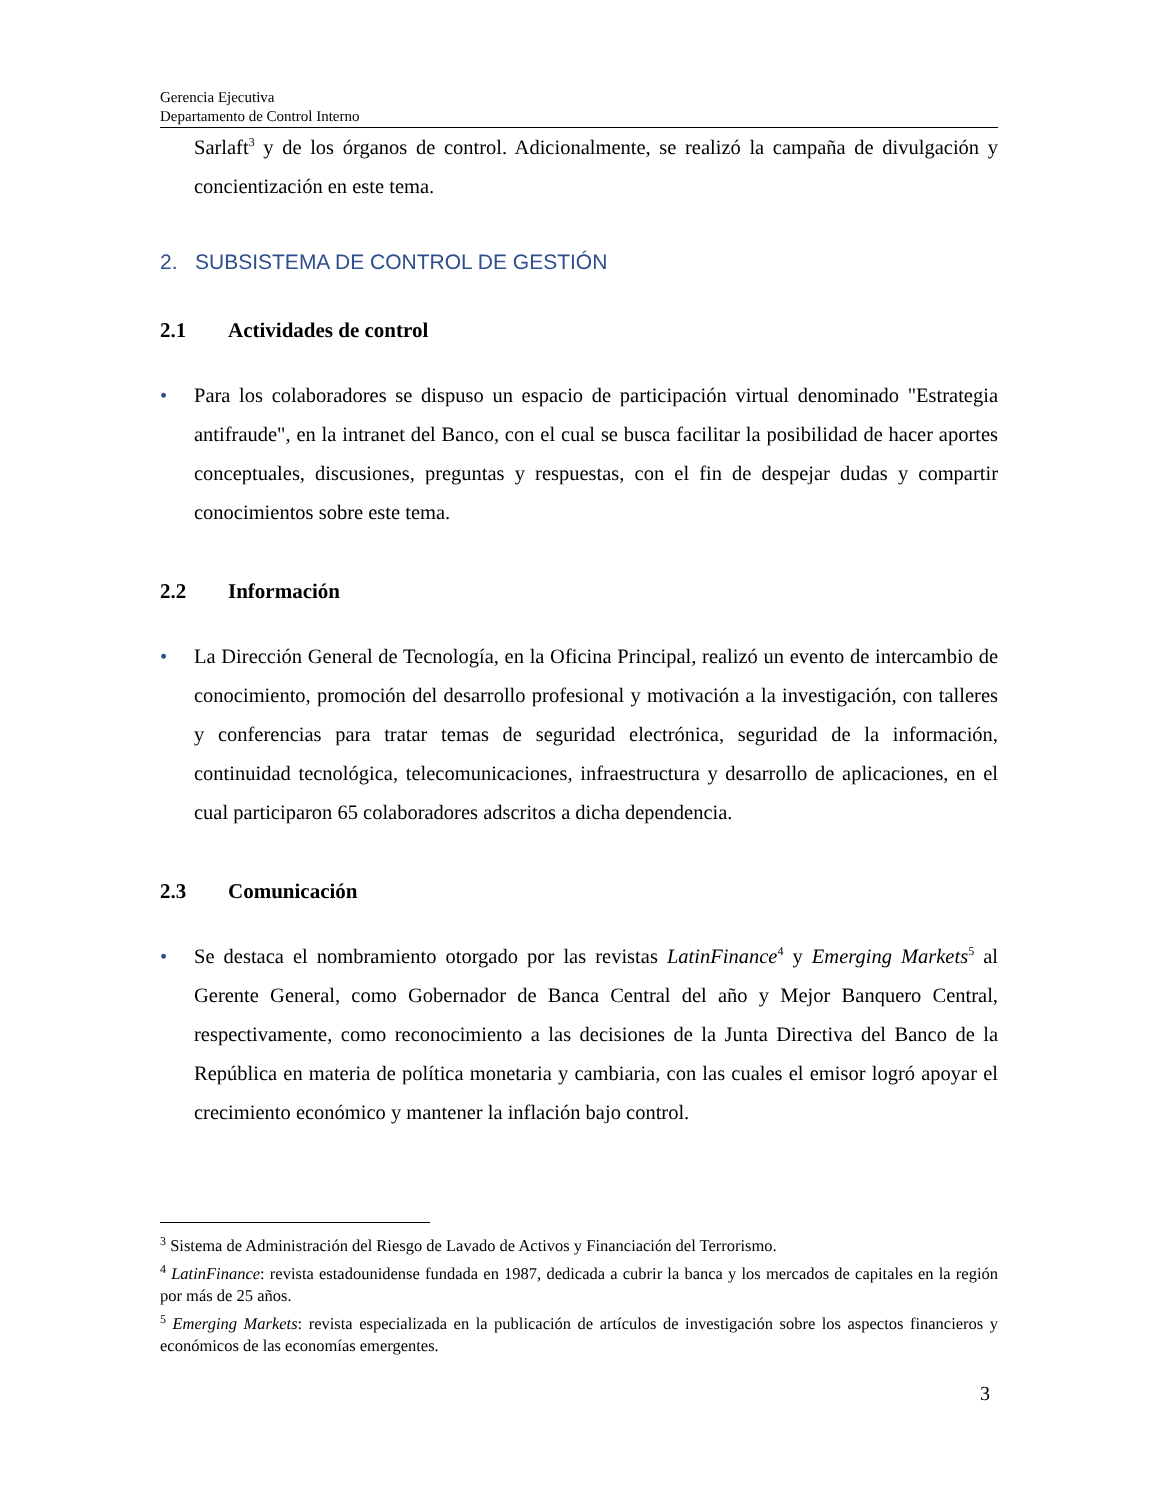Gerencia Ejecutiva
Departamento de Control Interno
Sarlaft<sup>3</sup> y de los órganos de control. Adicionalmente, se realizó la campaña de divulgación y concientización en este tema.
2. SUBSISTEMA DE CONTROL DE GESTIÓN
2.1 Actividades de control
• Para los colaboradores se dispuso un espacio de participación virtual denominado "Estrategia antifraude", en la intranet del Banco, con el cual se busca facilitar la posibilidad de hacer aportes conceptuales, discusiones, preguntas y respuestas, con el fin de despejar dudas y compartir conocimientos sobre este tema.
2.2 Información
• La Dirección General de Tecnología, en la Oficina Principal, realizó un evento de intercambio de conocimiento, promoción del desarrollo profesional y motivación a la investigación, con talleres y conferencias para tratar temas de seguridad electrónica, seguridad de la información, continuidad tecnológica, telecomunicaciones, infraestructura y desarrollo de aplicaciones, en el cual participaron 65 colaboradores adscritos a dicha dependencia.
2.3 Comunicación
• Se destaca el nombramiento otorgado por las revistas LatinFinance<sup>4</sup> y Emerging Markets<sup>5</sup> al Gerente General, como Gobernador de Banca Central del año y Mejor Banquero Central, respectivamente, como reconocimiento a las decisiones de la Junta Directiva del Banco de la República en materia de política monetaria y cambiaria, con las cuales el emisor logró apoyar el crecimiento económico y mantener la inflación bajo control.
<sup>3</sup> Sistema de Administración del Riesgo de Lavado de Activos y Financiación del Terrorismo.
<sup>4</sup> LatinFinance: revista estadounidense fundada en 1987, dedicada a cubrir la banca y los mercados de capitales en la región por más de 25 años.
<sup>5</sup> Emerging Markets: revista especializada en la publicación de artículos de investigación sobre los aspectos financieros y económicos de las economías emergentes.
3